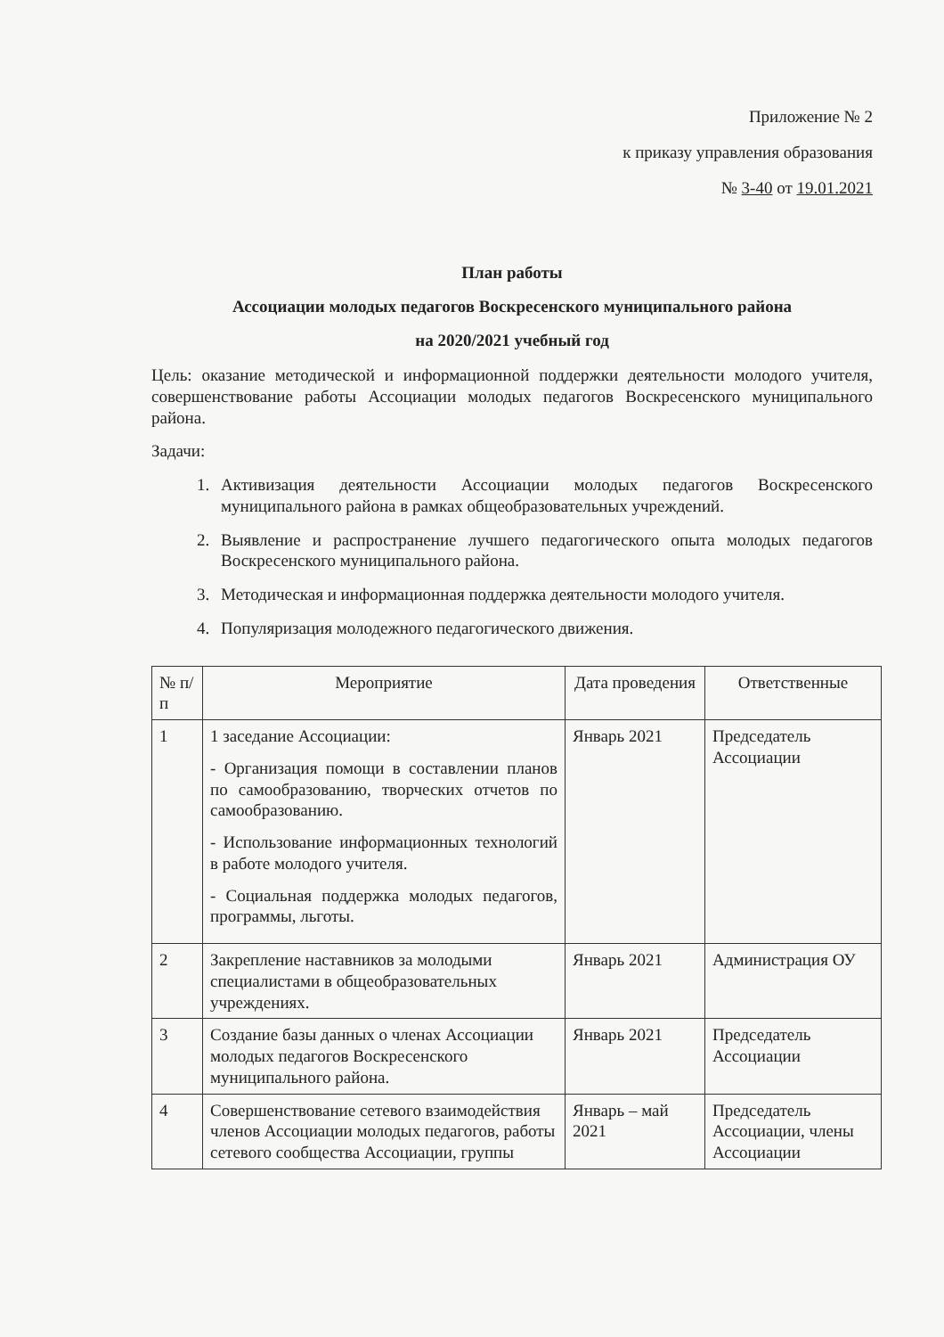Приложение № 2
к приказу управления образования
№ 3-40 от 19.01.2021
План работы
Ассоциации молодых педагогов Воскресенского муниципального района
на 2020/2021 учебный год
Цель: оказание методической и информационной поддержки деятельности молодого учителя, совершенствование работы Ассоциации молодых педагогов Воскресенского муниципального района.
Задачи:
1. Активизация деятельности Ассоциации молодых педагогов Воскресенского муниципального района в рамках общеобразовательных учреждений.
2. Выявление и распространение лучшего педагогического опыта молодых педагогов Воскресенского муниципального района.
3. Методическая и информационная поддержка деятельности молодого учителя.
4. Популяризация молодежного педагогического движения.
| № п/п | Мероприятие | Дата проведения | Ответственные |
| --- | --- | --- | --- |
| 1 | 1 заседание Ассоциации: - Организация помощи в составлении планов по самообразованию, творческих отчетов по самообразованию. - Использование информационных технологий в работе молодого учителя. - Социальная поддержка молодых педагогов, программы, льготы. | Январь 2021 | Председатель Ассоциации |
| 2 | Закрепление наставников за молодыми специалистами в общеобразовательных учреждениях. | Январь 2021 | Администрация ОУ |
| 3 | Создание базы данных о членах Ассоциации молодых педагогов Воскресенского муниципального района. | Январь 2021 | Председатель Ассоциации |
| 4 | Совершенствование сетевого взаимодействия членов Ассоциации молодых педагогов, работы сетевого сообщества Ассоциации, группы | Январь – май 2021 | Председатель Ассоциации, члены Ассоциации |